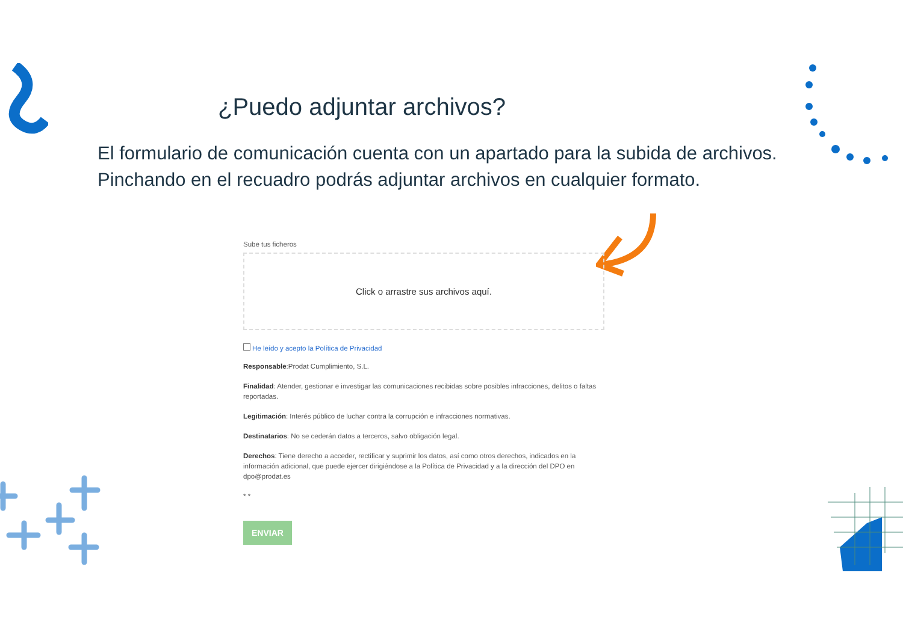¿Puedo adjuntar archivos?
El formulario de comunicación cuenta con un apartado para la subida de archivos.
Pinchando en el recuadro podrás adjuntar archivos en cualquier formato.
Sube tus ficheros
Click o arrastre sus archivos aquí.
He leído y acepto la Política de Privacidad
Responsable:Prodat Cumplimiento, S.L.
Finalidad: Atender, gestionar e investigar las comunicaciones recibidas sobre posibles infracciones, delitos o faltas reportadas.
Legitimación: Interés público de luchar contra la corrupción e infracciones normativas.
Destinatarios: No se cederán datos a terceros, salvo obligación legal.
Derechos: Tiene derecho a acceder, rectificar y suprimir los datos, así como otros derechos, indicados en la información adicional, que puede ejercer dirigiéndose a la Política de Privacidad y a la dirección del DPO en dpo@prodat.es
* *
ENVIAR